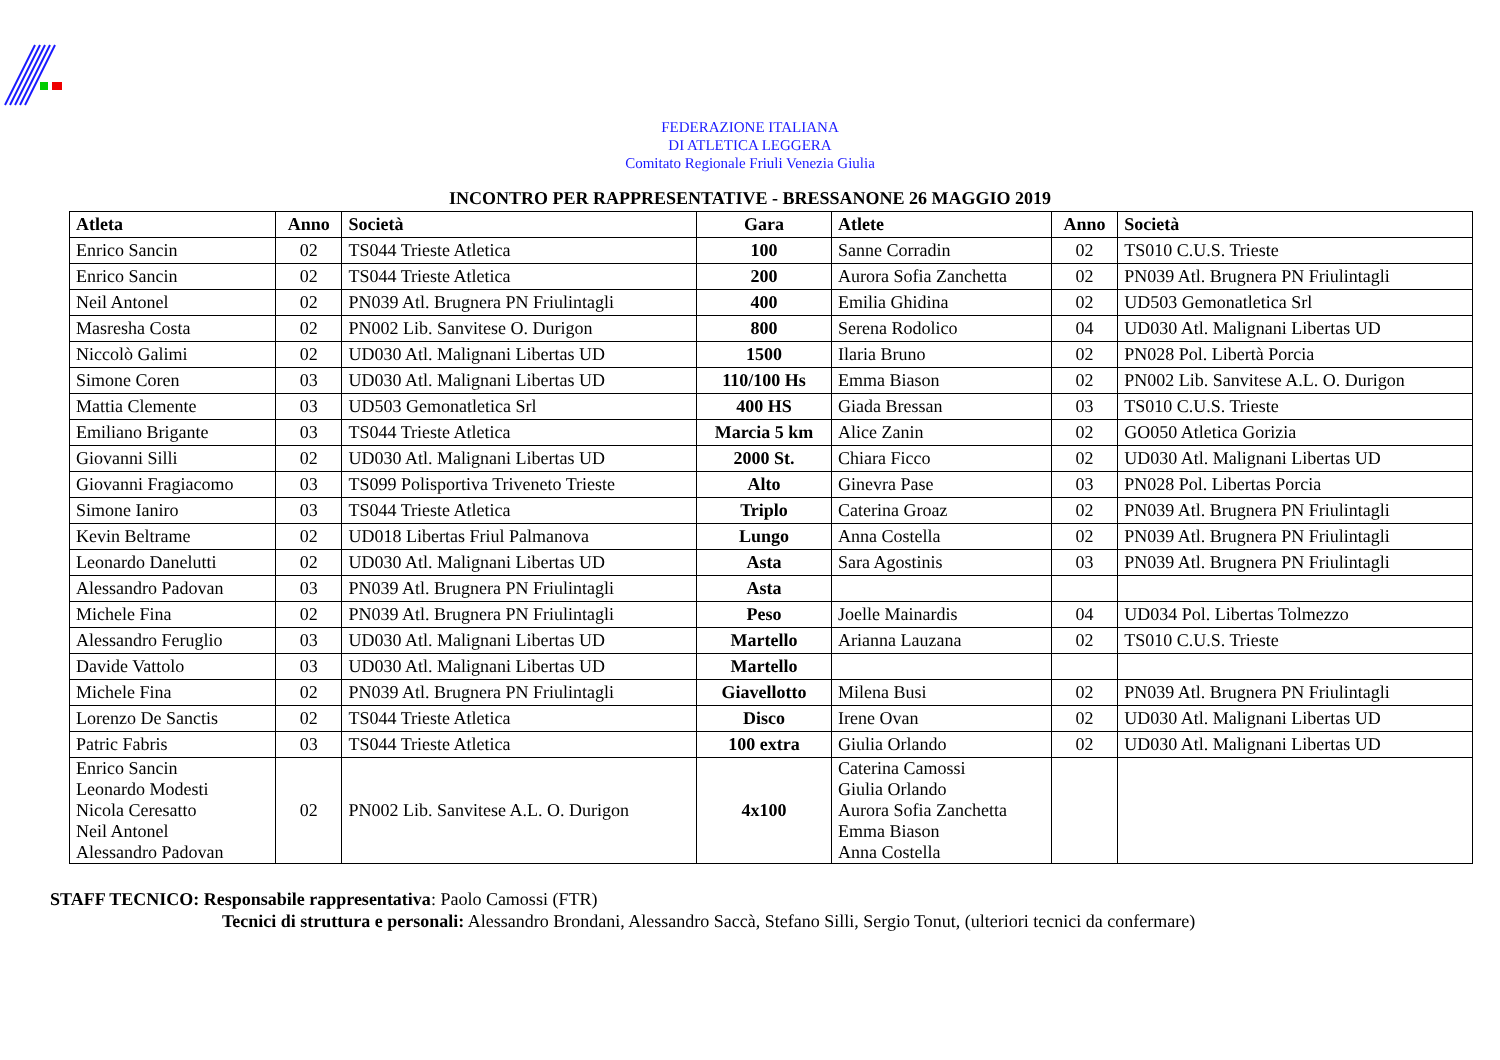FEDERAZIONE ITALIANA
DI ATLETICA LEGGERA
Comitato Regionale Friuli Venezia Giulia
INCONTRO PER RAPPRESENTATIVE - BRESSANONE 26 MAGGIO 2019
| Atleta | Anno | Società | Gara | Atlete | Anno | Società |
| --- | --- | --- | --- | --- | --- | --- |
| Enrico Sancin | 02 | TS044 Trieste Atletica | 100 | Sanne Corradin | 02 | TS010 C.U.S. Trieste |
| Enrico Sancin | 02 | TS044 Trieste Atletica | 200 | Aurora Sofia Zanchetta | 02 | PN039 Atl. Brugnera PN Friulintagli |
| Neil Antonel | 02 | PN039 Atl. Brugnera PN Friulintagli | 400 | Emilia Ghidina | 02 | UD503 Gemonatletica Srl |
| Masresha Costa | 02 | PN002 Lib. Sanvitese O. Durigon | 800 | Serena Rodolico | 04 | UD030 Atl. Malignani Libertas UD |
| Niccolò Galimi | 02 | UD030 Atl. Malignani Libertas UD | 1500 | Ilaria Bruno | 02 | PN028 Pol. Libertà Porcia |
| Simone Coren | 03 | UD030 Atl. Malignani Libertas UD | 110/100 Hs | Emma Biason | 02 | PN002 Lib. Sanvitese A.L. O. Durigon |
| Mattia Clemente | 03 | UD503 Gemonatletica Srl | 400 HS | Giada Bressan | 03 | TS010 C.U.S. Trieste |
| Emiliano Brigante | 03 | TS044 Trieste Atletica | Marcia 5 km | Alice Zanin | 02 | GO050 Atletica Gorizia |
| Giovanni Silli | 02 | UD030 Atl. Malignani Libertas UD | 2000 St. | Chiara Ficco | 02 | UD030 Atl. Malignani Libertas UD |
| Giovanni Fragiacomo | 03 | TS099 Polisportiva Triveneto Trieste | Alto | Ginevra Pase | 03 | PN028 Pol. Libertas Porcia |
| Simone Ianiro | 03 | TS044 Trieste Atletica | Triplo | Caterina Groaz | 02 | PN039 Atl. Brugnera PN Friulintagli |
| Kevin Beltrame | 02 | UD018 Libertas Friul Palmanova | Lungo | Anna Costella | 02 | PN039 Atl. Brugnera PN Friulintagli |
| Leonardo Danelutti | 02 | UD030 Atl. Malignani Libertas UD | Asta | Sara Agostinis | 03 | PN039 Atl. Brugnera PN Friulintagli |
| Alessandro Padovan | 03 | PN039 Atl. Brugnera PN Friulintagli | Asta | | | |
| Michele Fina | 02 | PN039 Atl. Brugnera PN Friulintagli | Peso | Joelle Mainardis | 04 | UD034 Pol. Libertas Tolmezzo |
| Alessandro Feruglio | 03 | UD030 Atl. Malignani Libertas UD | Martello | Arianna Lauzana | 02 | TS010 C.U.S. Trieste |
| Davide Vattolo | 03 | UD030 Atl. Malignani Libertas UD | Martello | | | |
| Michele Fina | 02 | PN039 Atl. Brugnera PN Friulintagli | Giavellotto | Milena Busi | 02 | PN039 Atl. Brugnera PN Friulintagli |
| Lorenzo De Sanctis | 02 | TS044 Trieste Atletica | Disco | Irene Ovan | 02 | UD030 Atl. Malignani Libertas UD |
| Patric Fabris | 03 | TS044 Trieste Atletica | 100 extra | Giulia Orlando | 02 | UD030 Atl. Malignani Libertas UD |
| Enrico Sancin Leonardo Modesti Nicola Ceresatto Neil Antonel Alessandro Padovan | 02 | PN002 Lib. Sanvitese A.L. O. Durigon | 4x100 | Caterina Camossi Giulia Orlando Aurora Sofia Zanchetta Emma Biason Anna Costella | | |
STAFF TECNICO: Responsabile rappresentativa: Paolo Camossi (FTR)
Tecnici di struttura e personali: Alessandro Brondani, Alessandro Saccà, Stefano Silli, Sergio Tonut, (ulteriori tecnici da confermare)